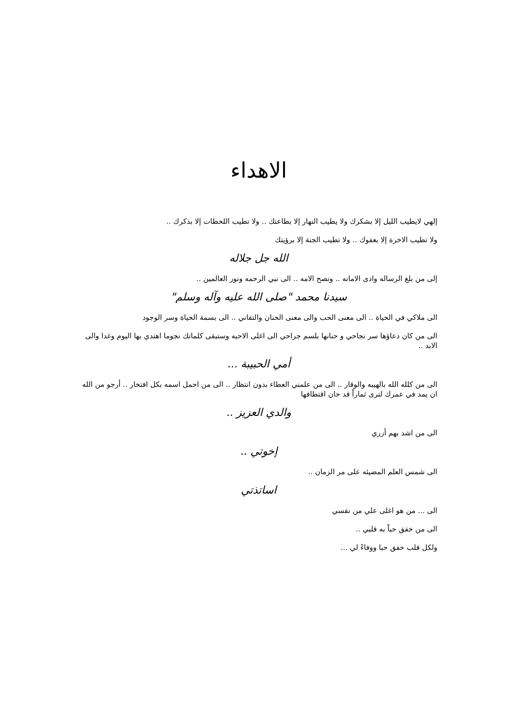الاهداء
إلهي لايطيب الليل إلا بشكرك ولا يطيب النهار إلا بطاعتك .. ولا تطيب اللحظات إلا بذكرك ..
ولا تطيب الاخرة إلا بعفوك .. ولا تطيب الجنة إلا برؤيتك
الله جل جلاله
إلى من بلغ الرساله وادى الامانه .. ونصح الامه .. الى نبي الرحمه ونور العالمين ..
سيدنا محمد "صلى الله عليه وآله وسلم"
الى ملاكي في الحياة .. الى معنى الحب والى معنى الحنان والتفاني .. الى بسمة الحياة وسر الوجود
الى من كان دعاؤها سر نجاحي و حنانها بلسم جراحي الى اغلى الاحبه وستبقى كلماتك نجوما اهتدي بها اليوم وغدا والى الابد ..
أمي الحبيبة ...
الى من كلله الله بالهيبه والوقار .. الى من علمني العطاء بدون انتظار .. الى من احمل اسمه بكل افتخار .. أرجو من الله ان يمد في عمرك لترى ثماراً قد حان اقتطافها
والدي العزيز ..
الى من اشد بهم أزري
إخوتي ..
الى شمس العلم المضيئه على مر الزمان ..
اساتذتي
الى ... من هو اغلى علي من نفسي
الى من خفق حباً به قلبي ..
ولكل قلب حفق حبا ووفاءً لي ...